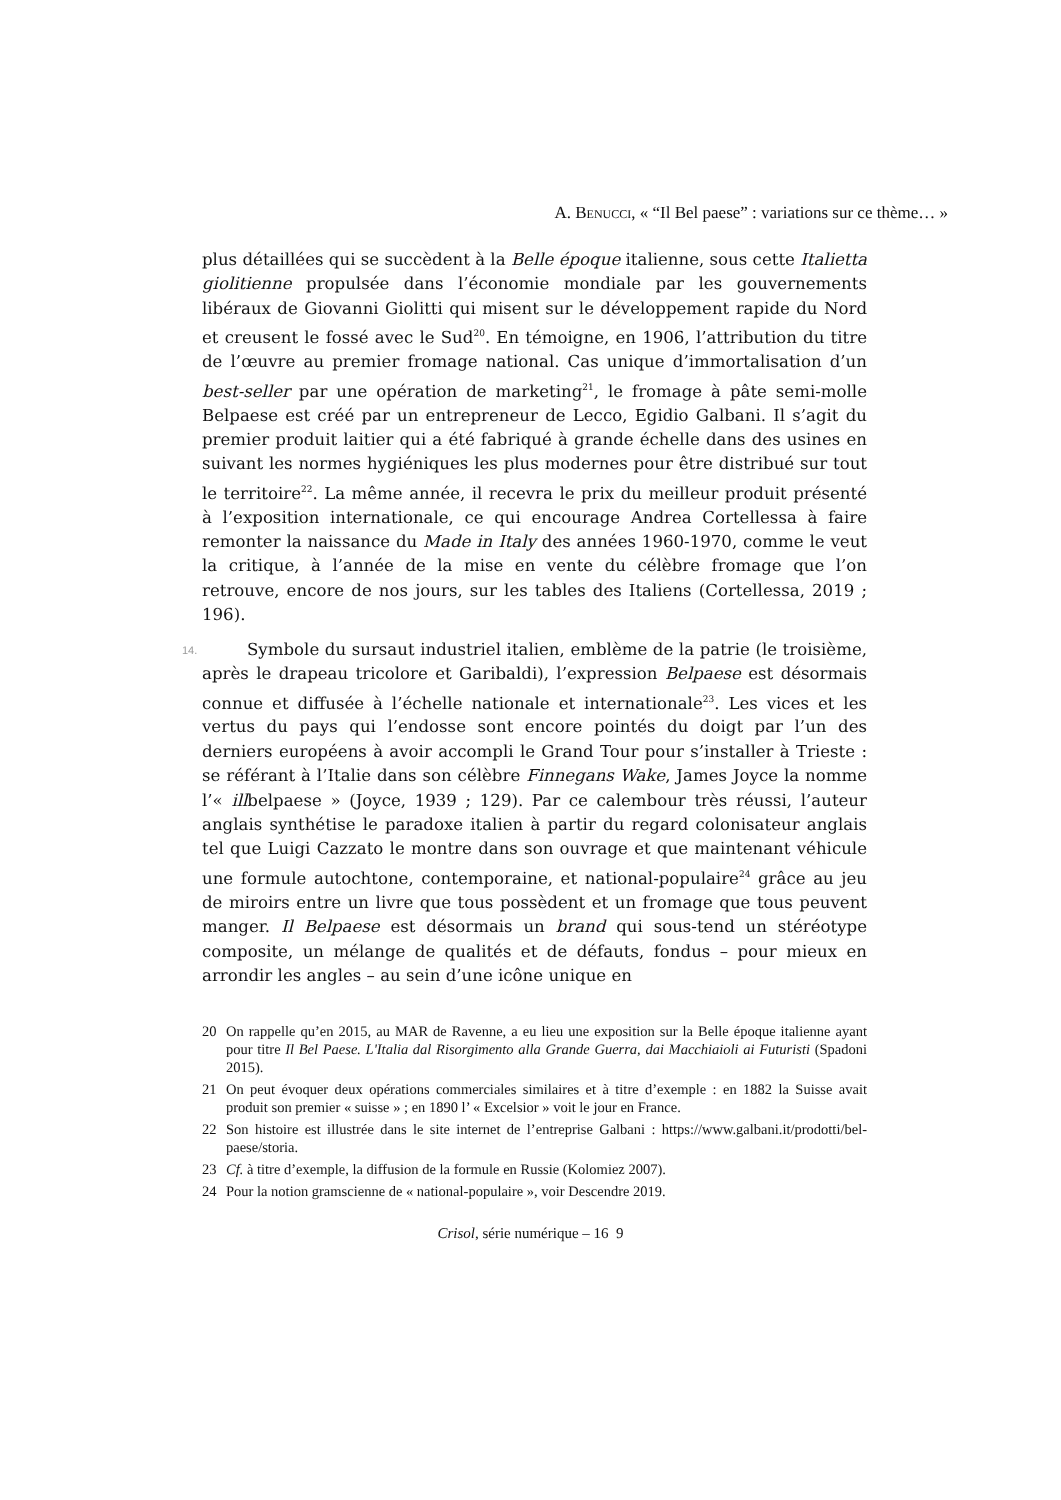A. BENUCCI, « “Il Bel paese” : variations sur ce thème… »
plus détaillées qui se succèdent à la Belle époque italienne, sous cette Italietta giolitienne propulsée dans l’économie mondiale par les gouvernements libéraux de Giovanni Giolitti qui misent sur le développement rapide du Nord et creusent le fossé avec le Sud<sup>20</sup>. En témoigne, en 1906, l’attribution du titre de l’œuvre au premier fromage national. Cas unique d’immortalisation d’un best-seller par une opération de marketing<sup>21</sup>, le fromage à pâte semi-molle Belpaese est créé par un entrepreneur de Lecco, Egidio Galbani. Il s’agit du premier produit laitier qui a été fabriqué à grande échelle dans des usines en suivant les normes hygiéniques les plus modernes pour être distribué sur tout le territoire<sup>22</sup>. La même année, il recevra le prix du meilleur produit présenté à l’exposition internationale, ce qui encourage Andrea Cortellessa à faire remonter la naissance du Made in Italy des années 1960-1970, comme le veut la critique, à l’année de la mise en vente du célèbre fromage que l’on retrouve, encore de nos jours, sur les tables des Italiens (Cortellessa, 2019 ; 196).
14. Symbole du sursaut industriel italien, emblème de la patrie (le troisième, après le drapeau tricolore et Garibaldi), l’expression Belpaese est désormais connue et diffusée à l’échelle nationale et internationale<sup>23</sup>. Les vices et les vertus du pays qui l’endosse sont encore pointés du doigt par l’un des derniers européens à avoir accompli le Grand Tour pour s’installer à Trieste : se référant à l’Italie dans son célèbre Finnegans Wake, James Joyce la nomme l’« illbelpaese » (Joyce, 1939 ; 129). Par ce calembour très réussi, l’auteur anglais synthétise le paradoxe italien à partir du regard colonisateur anglais tel que Luigi Cazzato le montre dans son ouvrage et que maintenant véhicule une formule autochtone, contemporaine, et national-populaire<sup>24</sup> grâce au jeu de miroirs entre un livre que tous possèdent et un fromage que tous peuvent manger. Il Belpaese est désormais un brand qui sous-tend un stéréotype composite, un mélange de qualités et de défauts, fondus – pour mieux en arrondir les angles – au sein d’une icône unique en
20 On rappelle qu’en 2015, au MAR de Ravenne, a eu lieu une exposition sur la Belle époque italienne ayant pour titre Il Bel Paese. L'Italia dal Risorgimento alla Grande Guerra, dai Macchiaioli ai Futuristi (Spadoni 2015).
21 On peut évoquer deux opérations commerciales similaires et à titre d’exemple : en 1882 la Suisse avait produit son premier « suisse » ; en 1890 l’ « Excelsior » voit le jour en France.
22 Son histoire est illustrée dans le site internet de l’entreprise Galbani : https://www.galbani.it/prodotti/bel-paese/storia.
23 Cf. à titre d’exemple, la diffusion de la formule en Russie (Kolomiez 2007).
24 Pour la notion gramscienne de « national-populaire », voir Descendre 2019.
Crisol, série numérique – 16 9